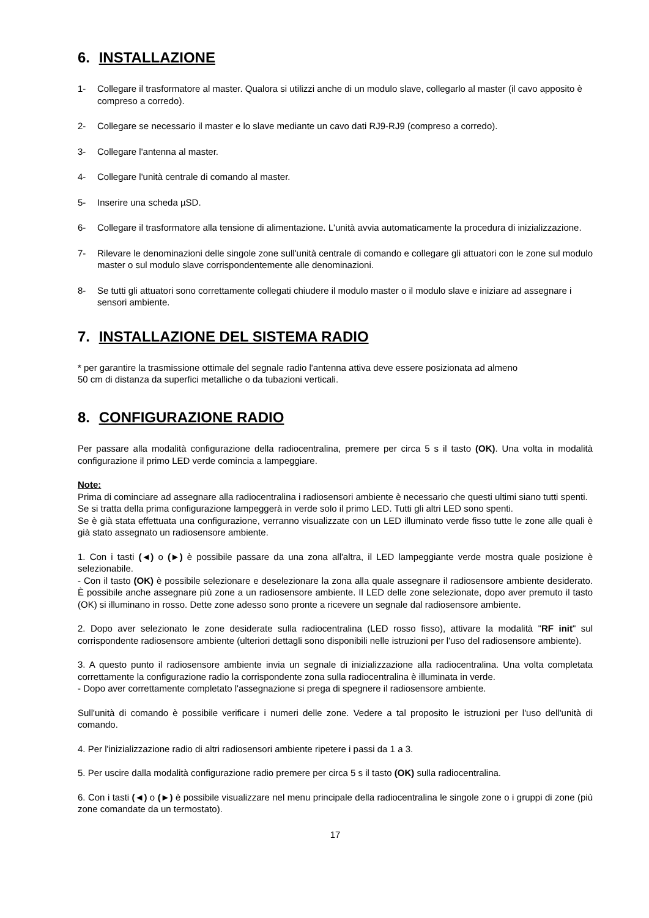6. INSTALLAZIONE
1- Collegare il trasformatore al master. Qualora si utilizzi anche di un modulo slave, collegarlo al master (il cavo apposito è compreso a corredo).
2- Collegare se necessario il master e lo slave mediante un cavo dati RJ9-RJ9 (compreso a corredo).
3- Collegare l'antenna al master.
4- Collegare l'unità centrale di comando al master.
5- Inserire una scheda µSD.
6- Collegare il trasformatore alla tensione di alimentazione. L'unità avvia automaticamente la procedura di inizializzazione.
7- Rilevare le denominazioni delle singole zone sull'unità centrale di comando e collegare gli attuatori con le zone sul modulo master o sul modulo slave corrispondentemente alle denominazioni.
8- Se tutti gli attuatori sono correttamente collegati chiudere il modulo master o il modulo slave e iniziare ad assegnare i sensori ambiente.
7. INSTALLAZIONE DEL SISTEMA RADIO
* per garantire la trasmissione ottimale del segnale radio l'antenna attiva deve essere posizionata ad almeno
50 cm di distanza da superfici metalliche o da tubazioni verticali.
8. CONFIGURAZIONE RADIO
Per passare alla modalità configurazione della radiocentralina, premere per circa 5 s il tasto (OK). Una volta in modalità configurazione il primo LED verde comincia a lampeggiare.
Note:
Prima di cominciare ad assegnare alla radiocentralina i radiosensori ambiente è necessario che questi ultimi siano tutti spenti.
Se si tratta della prima configurazione lampeggerà in verde solo il primo LED. Tutti gli altri LED sono spenti.
Se è già stata effettuata una configurazione, verranno visualizzate con un LED illuminato verde fisso tutte le zone alle quali è già stato assegnato un radiosensore ambiente.
1. Con i tasti (◄) o (►) è possibile passare da una zona all'altra, il LED lampeggiante verde mostra quale posizione è selezionabile.
- Con il tasto (OK) è possibile selezionare e deselezionare la zona alla quale assegnare il radiosensore ambiente desiderato. È possibile anche assegnare più zone a un radiosensore ambiente. Il LED delle zone selezionate, dopo aver premuto il tasto (OK) si illuminano in rosso. Dette zone adesso sono pronte a ricevere un segnale dal radiosensore ambiente.
2. Dopo aver selezionato le zone desiderate sulla radiocentralina (LED rosso fisso), attivare la modalità "RF init" sul corrispondente radiosensore ambiente (ulteriori dettagli sono disponibili nelle istruzioni per l'uso del radiosensore ambiente).
3. A questo punto il radiosensore ambiente invia un segnale di inizializzazione alla radiocentralina. Una volta completata correttamente la configurazione radio la corrispondente zona sulla radiocentralina è illuminata in verde.
- Dopo aver correttamente completato l'assegnazione si prega di spegnere il radiosensore ambiente.
Sull'unità di comando è possibile verificare i numeri delle zone. Vedere a tal proposito le istruzioni per l'uso dell'unità di comando.
4. Per l'inizializzazione radio di altri radiosensori ambiente ripetere i passi da 1 a 3.
5. Per uscire dalla modalità configurazione radio premere per circa 5 s il tasto (OK) sulla radiocentralina.
6. Con i tasti (◄) o (►) è possibile visualizzare nel menu principale della radiocentralina le singole zone o i gruppi di zone (più zone comandate da un termostato).
17